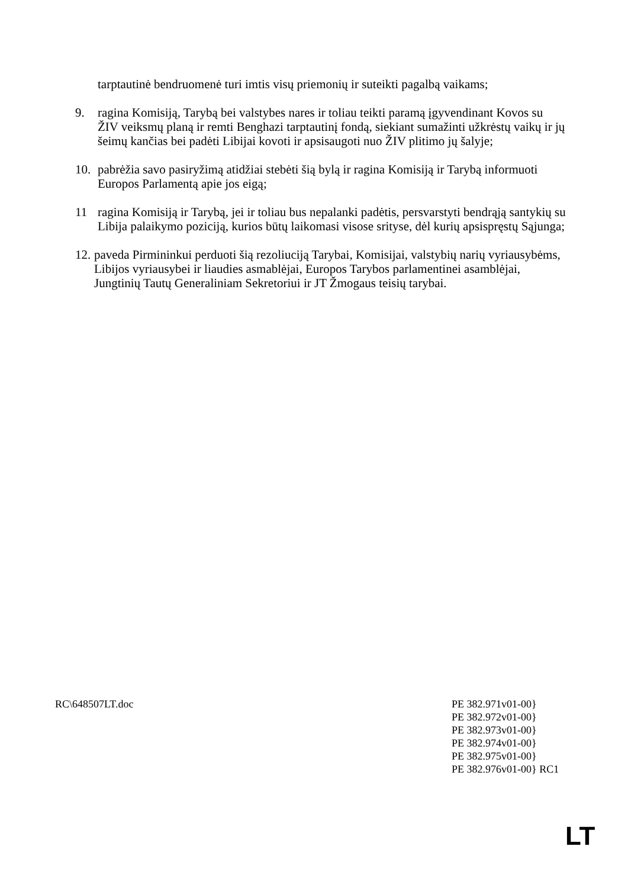tarptautinė bendruomenė turi imtis visų priemonių ir suteikti pagalbą vaikams;
9. ragina Komisiją, Tarybą bei valstybes nares ir toliau teikti paramą įgyvendinant Kovos su ŽIV veiksmų planą ir remti Benghazi tarptautinį fondą, siekiant sumažinti užkrėstų vaikų ir jų šeimų kančias bei padėti Libijai kovoti ir apsisaugoti nuo ŽIV plitimo jų šalyje;
10. pabrėžia savo pasiryžimą atidžiai stebėti šią bylą ir ragina Komisiją ir Tarybą informuoti Europos Parlamentą apie jos eigą;
11 ragina Komisiją ir Tarybą, jei ir toliau bus nepalanki padėtis, persvarstyti bendrąją santykių su Libija palaikymo poziciją, kurios būtų laikomasi visose srityse, dėl kurių apsispręstų Sąjunga;
12.
paveda Pirmininkui perduoti šią rezoliuciją Tarybai, Komisijai, valstybių narių vyriausybėms, Libijos vyriausybei ir liaudies asmablėjai, Europos Tarybos parlamentinei asamblėjai, Jungtinių Tautų Generaliniam Sekretoriui ir JT Žmogaus teisių tarybai.
RC\648507LT.doc PE 382.971v01-00}
PE 382.972v01-00}
PE 382.973v01-00}
PE 382.974v01-00}
PE 382.975v01-00}
PE 382.976v01-00} RC1
LT